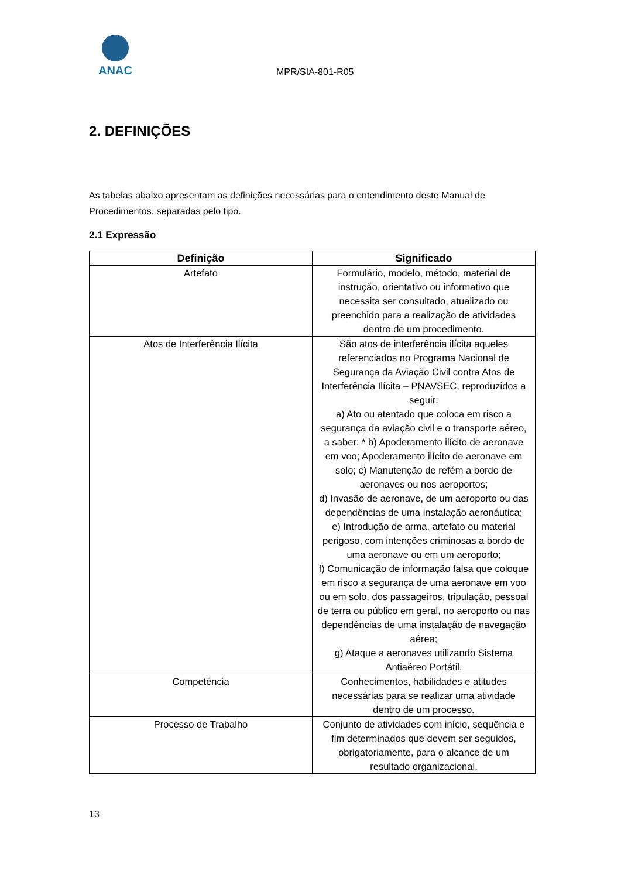ANAC
MPR/SIA-801-R05
2. DEFINIÇÕES
As tabelas abaixo apresentam as definições necessárias para o entendimento deste Manual de Procedimentos, separadas pelo tipo.
2.1 Expressão
| Definição | Significado |
| --- | --- |
| Artefato | Formulário, modelo, método, material de instrução, orientativo ou informativo que necessita ser consultado, atualizado ou preenchido para a realização de atividades dentro de um procedimento. |
| Atos de Interferência Ilícita | São atos de interferência ilícita aqueles referenciados no Programa Nacional de Segurança da Aviação Civil contra Atos de Interferência Ilícita – PNAVSEC, reproduzidos a seguir: a) Ato ou atentado que coloca em risco a segurança da aviação civil e o transporte aéreo, a saber: * b) Apoderamento ilícito de aeronave em voo; Apoderamento ilícito de aeronave em solo; c) Manutenção de refém a bordo de aeronaves ou nos aeroportos; d) Invasão de aeronave, de um aeroporto ou das dependências de uma instalação aeronáutica; e) Introdução de arma, artefato ou material perigoso, com intenções criminosas a bordo de uma aeronave ou em um aeroporto; f) Comunicação de informação falsa que coloque em risco a segurança de uma aeronave em voo ou em solo, dos passageiros, tripulação, pessoal de terra ou público em geral, no aeroporto ou nas dependências de uma instalação de navegação aérea; g) Ataque a aeronaves utilizando Sistema Antiaéreo Portátil. |
| Competência | Conhecimentos, habilidades e atitudes necessárias para se realizar uma atividade dentro de um processo. |
| Processo de Trabalho | Conjunto de atividades com início, sequência e fim determinados que devem ser seguidos, obrigatoriamente, para o alcance de um resultado organizacional. |
13